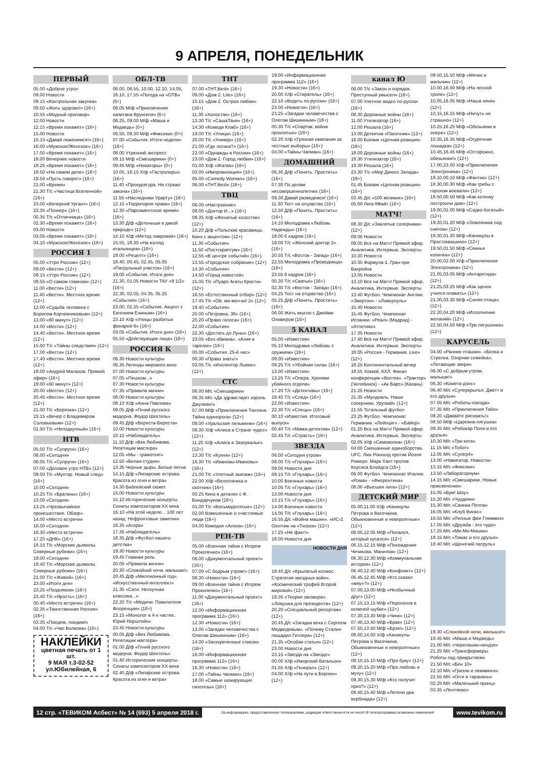9 АПРЕЛЯ, ПОНЕДЕЛЬНИК
ПЕРВЫЙ
05.00 «Доброе утро»
09.00 Новости
09.15 «Контрольная закупка»
09.50 «Жить здорово!» (16+)
10.55 «Модный приговор»
12.00 Новости
12.15 «Время покажет» (16+)
15.00 Новости
15.15 «Давай поженимся!» (16+)
16.00 «Мужское/Женское» (16+)
17.00 «Время покажет» (16+)
18.00 Вечерние новости
18.25 «Время покажет» (16+)
18.50 «На самом деле» (16+)
19.50 «Пусть говорят» (16+)
21.00 «Время»
21.30 Т/с «Частица Вселенной» (16+)
23.00 «Вечерний Ургант» (16+)
23.35 «Познер» (16+)
00.35 Т/с «Отличница» (16+)
02.30 «Время покажет» (16+)
03.00 Новости
03.05 «Время покажет» (16+)
04.10 «Мужское/Женское» (16+)
РОССИЯ 1
05.00 «Утро России» (12+)
09.00 «Вести» (12+)
09.15 «Утро России» (12+)
09.55 «О самом главном» (12+)
11.00 «Вести» (12+)
11.40 «Вести». Местное время (12+)
12.00 «Судьба человека с Борисом Корчевниковым» (12+)
13.00 «60 минут» (12+)
14.00 «Вести» (12+)
14.40 «Вести». Местное время (12+)
15.00 Т/с «Тайны следствия» (12+)
17.00 «Вести» (12+)
17.40 «Вести». Местное время (12+)
18.00 «Андрей Малахов. Прямой эфир» (16+)
19.00 «60 минут» (12+)
20.00 «Вести» (12+)
20.45 «Вести». Местное время (12+)
21.00 Т/с «Березка» (12+)
23.15 «Вечер с Владимиром Соловьевым» (12+)
01.50 Т/с «Неподкупный» (16+)
НТВ
05.00 Т/с «Супруги» (16+)
06.00 «Сегодня»
06.05 Т/с «Супруги» (16+)
07.00 «Деловое утро НТВ» (12+)
09.00 Т/с «Мухтар. Новый след» (16+)
10.00 «Сегодня»
10.25 Т/с «Братаны» (16+)
13.00 «Сегодня»
13.25 «Чрезвычайное происшествие. Обзор»
14.00 «Место встречи»
16.00 «Сегодня»
16.30 «Место встречи»
17.20 «ДНК» (16+)
18.15 Т/с «Морские дьяволы. Северные рубежи» (16+)
19.00 «Сегодня»
19.40 Т/с «Морские дьяволы. Северные рубежи» (16+)
21.00 Т/с «Живой» (16+)
23.00 «Итоги дня»
23.25 «Поздняков» (16+)
23.40 Т/с «Ярость» (16+)
00.40 «Место встречи» (16+)
02.35 «Таинственная Россия» (16+)
03.35 «Поедем, поедим!»
04.00 Т/с «Час Волкова» (16+)
НАКЛЕЙКИ
цветная печать от 1 шт.
9 МАЯ т.3-02-52
ул.Юбилейная, 6
ОБЛ-ТВ
06.00, 06.55, 10.00, 12.10, 14.05, 16.10, 17.55 «Погода на «ОТВ» (6+)
06.05 М/ф «Приключения капитана Врунгеля» (6+)
06.25, 09.00 М/ф «Маша и Медведь» (0+)
06.50, 09.30 М/ф «Фиксики» (0+)
07.00 «События. Итоги недели» (16+)
08.00 Утренний экспресс
09.15 М/ф «Смешарики» (0+)
09.45 М/ф «Новаторы» (0+)
10.05, 16.15 Х/ф «Гастролеры» (16+)
11.40 «Прокуратура. На страже закона» (16+)
11.55 «Наследники Урарту» (16+)
12.15 «Территория права» (16+)
12.30 «Парламентское время» (16+)
13.30 Д/ф «Детеныши в дикой природе» (12+)
14.10 Х/ф «Метод лавровой» (16+)
15.55, 18.30 «На взгляд итальянцев» (16+)
18.00 «Рецепт» (16+)
18.40, 00.45, 02.45, 05.05 «Патрульный участок» (16+)
19.00 «События. Итоги дня»
21.30, 01.05 Новости ТАУ «9 1/2» (16+)
22.30, 02.05, 04.35, 05.25 «События» (16+)
23.00, 02.35 «События. Акцент с Евгением Ениным» (16+)
23.10 Х/ф «Улицы разбитых фонарей-6» (16+)
03.05 «События. Итоги дня» (16+)
05.50 «Действующие лица» (16+)
РОССИЯ К
06.30 Новости культуры
06.35 Легенды мирового кино
07.00 Новости культуры
07.05 «Пешком...»
07.30 Новости культуры
07.35 «Правила жизни»
08.00 Новости культуры
08.10 Х/ф «Анна Павлова»
09.05 Д/ф «Гений русского модерна. Федор Шехтель»
09.45 Д/ф «Береста-Береста»
10.00 Новости культуры
10.15 «Наблюдатель»
11.10 Д/ф «Век Любимова. Репетиции мастера»
12.05 «Мы - грамотеи!»
12.50 «Белая студия»
13.35 Черные дыры. Белые пятна
14.15 Д/ф «Липарские острова. Красота из огня и ветра»
14.30 Библейский сюжет
15.00 Новости культуры
15.10 Исторические концерты. Сонаты композиторов XX века
16.10 «На этой неделе... 100 лет назад. Нефронтовые заметки»
16.35 «Агора»
17.35 «Наблюдатель»
18.35 Д/ф «Футбол нашего детства»
19.30 Новости культуры
19.45 Главная роль
20.05 «Правила жизни»
20.30 «Спокойной ночи, малыши!»
20.45 Д/ф «Миллионный год». «Искусственный интеллект»
21.35 «Сати. Нескучная классика...»
22.20 Т/с «Медичи. Повелители Флоренции» (18+)
23.15 «Монолог в 4-х частях. Юрий Норштейн»
23.45 Новости культуры
00.05 Д/ф «Век Любимова. Репетиции мастера»
01.00 Д/ф «Гений русского модерна. Федор Шехтель»
01.40 Исторические концерты. Сонаты композиторов XX века
02.40 Д/ф «Липарские острова. Красота из огня и ветра»
ТНТ
07.00 «ТНТ.Best» (16+)
09.00 «Дом 2. Lite» (16+)
10.15 «Дом 2. Остров любви» (16+)
11.30 «Холостяк» (16+)
13.30 Т/с «СашаТаня» (16+)
14.30 «Комеди Клаб» (16+)
19.00 Т/с «Улица» (16+)
20.00 Т/с «Универ» (16+)
21.00 «Где логика?» (16+)
22.00 «Однажды в России» (16+)
23.00 «Дом 2. Город любви» (16+)
01.00 Х/ф «Жатва» (16+)
03.00 «Импровизация» (16+)
05.00 «Comedy Woman» (16+)
06.00 «ТНТ.Best» (16+)
ТВЦ
06.00 «Настроение»
08.00 «Доктор И...» (16+)
08.35 Х/ф «Женатый холостяк» (12+)
10.20 Д/ф «Польские красавицы. Кино с акцентом» (12+)
11.30 «События»
11.50 «Постскриптум» (16+)
12.55 «В центре событий» (16+)
13.55 «Городское собрание» (12+)
14.30 «События»
14.50 «Город новостей»
15.05 Т/с «Пуаро Агаты Кристи» (12+)
16.55 «Естественный отбор» (12+)
17.45 Т/с «Ой, ма-моч-ки! 2» (12+)
19.40 «События»
20.00 «Петровка, 38» (16+)
20.20 «Право голоса» (16+)
22.00 «События»
22.30 «Достать до Луны» (16+)
23.05 «Без обмана». «Азия в тарелке» (16+)
00.00 «События. 25-й час»
00.30 «Право знать!»
02.05 Т/с «Инспектор Льюис» (12+)
СТС
06.00 М/с «Смешарики»
06.35 М/с «Да здравствует король Джулиан!»
07.00 М/ф «Приключения Тинтина. Тайна единорога» (12+)
09.00 «Уральские пельмени» (16+)
09.30 Х/ф «Алиса в Стране чудес» (12+)
11.25 Х/ф «Алиса в Зазеркалье» (12+)
13.30 Т/с «Кухня» (12+)
16.30 Т/с «Ивановы-Ивановы» (16+)
21.00 Т/с «Улетный экипаж» (16+)
22.00 Х/ф «Белоснежка и охотник» (16+)
00.25 Кино в деталях с Ф. Бондарчуком (18+)
01.00 Т/с «Восьмидесятые» (12+)
02.00 Взвешенные и счастливые люди (16+)
04.00 Комедия «Алоха» (16+)
РЕН-ТВ
05.00 «Военная тайна с Игорем Прокопенко» (16+)
06.00 «Документальный проект» (16+)
07.00 «С бодрым утром!» (16+)
08.30 «Новости» (16+)
09.00 «Военная тайна с Игорем Прокопенко» (16+)
11.00 «Документальный проект» (16+)
12.00 «Информационная программа 112» (16+)
12.30 «Новости» (16+)
13.00 «Загадки человечества с Олегом Шишкиным» (16+)
14.00 «Засекреченные списки» (16+)
16.00 «Информационная программа 112» (16+)
16.30 «Новости» (16+)
17.00 «Тайны Чапман» (16+)
18.00 «Самые шокирующие гипотезы» (16+)
19.00 «Информационная программа 112» (16+)
19.30 «Новости» (16+)
20.00 Х/ф «Стиратель» (16+)
22.10 «Водить по-русски» (16+)
23.00 «Новости» (16+)
23.25 «Загадки человечества с Олегом Шишкиным» (16+)
00.30 Т/с «Спартак: война проклятых» (18+)
02.20 Х/ф «Грязная кампания за честные выборы» (16+)
04.00 «Тайны Чапман» (16+)
ДОМАШНИЙ
06.30 Д/ф «Понять. Простить» (16+)
07.30 По делам несовершеннолетних (16+)
09.30 Давай разведемся! (16+)
11.30 Тест на отцовство (16+)
12.30 Д/ф «Понять. Простить» (16+)
14.10 Мелодрама «Любовь Надежды» (16+)
18.00 6 кадров (16+)
19.00 Т/с «Женский доктор 2» (16+)
20.55 Т/с «Восток - Запад» (16+)
22.55 Мелодрама «Проводница» (16+)
23.55 6 кадров (16+)
00.30 Т/с «Сватьи» (16+)
02.30 Т/с «Восток - Запад» (16+)
04.25 Тест на отцовство (16+)
05.25 Д/ф «Понять. Простить» (16+)
06.00 Жить вкусно с Джейми Оливером (16+)
5 КАНАЛ
05.00 «Известия»
05.10 Мелодрама «Любовь с оружием» (16+)
09.00 «Известия»
09.25 Т/с «Убойная сила» (16+)
13.00 «Известия»
13.25 Т/с «Опера. Хроники убойного отдела»
17.20 Т/с «Детективы» (16+)
18.40 Т/с «След» (16+)
22.00 «Известия»
22.30 Т/с «Спецы» (16+)
00.10 «Известия. Итоговый выпуск»
00.40 Т/с «Мама-детектив» (12+)
02.45 Т/с «Страсть» (16+)
ЗВЕЗДА
06.00 «Сегодня утром»
08.00 Т/с «Глухарь» (16+)
09.00 Новости дня
09.15 Т/с «Глухарь» (16+)
10.00 Военные новости
10.05 Т/с «Глухарь» (16+)
13.00 Новости дня
13.15 Т/с «Глухарь» (16+)
14.00 Военные новости
14.05 Т/с «Глухарь» (16+)
16.55 Д/с «Война машин». «ИС-2. Охотник на «Тигров» (12+)
17.25 «Не факт!»
18.00 Новости дня
НОВОСТИ ДНЯ
18.40 Д/с «Крылатый космос. Стратегия звездных войн». «Космический трофей Второй мировой» (12+)
19.35 «Теория заговора». «Ловушка для президента» (12+)
20.20 «Специальный репортаж» (12+)
20.45 Д/с «Загадки века с Сергеем Медведевым». «Почему Сталин пощадил Гитлера» (12+)
21.35 «Особая статья» (12+)
23.00 Новости дня
23.15 «Звезда на «Звезде»
00.00 Х/ф «Ижорский батальон»
01.55 Х/ф «Генерал» (12+)
04.00 Х/ф «На пути в Берлин» (12+)
канал Ю
06.00 Т/с «Закон и порядок. Преступный умысел» (16+)
07.00 Улетное видео по-русски (16+)
08.30 Дорожные войны (16+)
11.00 Утилизатор (16+)
12.00 Решала (16+)
13.00 Детектив «Пасечник» (12+)
16.00 Боевик «Цепная реакция» (16+)
18.00 Дорожные войны (16+)
18.30 Утилизатор (16+)
19.30 Решала (16+)
23.30 Т/с «Мир Дикого Запада» (18+)
01.45 Боевик «Цепная реакция» (16+)
03.45 Д/с «100 великих» (16+)
05.00 Лига 8Файт (16+)
МАТЧ!
08.30 Д/с «Заклятые соперники» (12+)
09.00 Новости
09.05 Все на Матч! Прямой эфир. Аналитика. Интервью. Эксперты
10.30 Новости
10.35 Формула-1. Гран-при Бахрейна
13.05 Новости
13.10 Все на Матч! Прямой эфир. Аналитика. Интервью. Эксперты
13.40 Футбол. Чемпионат Англии. «Эвертон» - «Ливерпуль»
15.40 Новости
15.45 Футбол. Чемпионат Испании. «Реал» (Мадрид) - «Атлетико»
17.35 Новости
17.40 Все на Матч! Прямой эфир. Аналитика. Интервью. Эксперты
18.05 «Россия - Германия. Live» (12+)
18.25 Континентальный вечер
18.55 Хоккей. КХЛ. Финал конференции «Восток». «Трактор» (Челябинск) - «Ак Барс» (Казань)
21.25 Новости
21.35 «Мундиаль. Наши соперники. Уругвай» (12+)
21.55 Тотальный футбол
23.25 Футбол. Чемпионат Германии. «Лейпциг» - «Байер»
01.25 Все на Матч! Прямой эфир. Аналитика. Интервью. Эксперты
02.05 Х/ф «Самоволка» (16+)
04.00 Смешанные единоборства. UFC. Люк Рокхолд против Йоэля Ромеро. Марк Хант против Кертиса Блейдса (16+)
06.00 Футбол. Чемпионат Италии. «Рома» - «Фиорентина»
08.00 «Высшая лига» (12+)
ДЕТСКИЙ МИР
05.00,11.00 Х/ф «Каникулы Петрова и Васечкина. Обыкновенные и невероятные» (12+)
06.05,12.05 М/ф «Попался, который кусался» (12+)
06.15,12.15 М/ф «Похождения Чичикова. Манилов» (12+)
06.30,12.30 М/ф «Коммунальная история» (12+)
06.40,12.40 М/ф «Конфликт» (12+)
06.45,12.45 М/ф «Кто сказал «мяу»?» (12+)
07.00,13.00 М/ф «Необычный друг» (12+)
07.15,13.15 М/ф «Поросенок в колючей шубке» (12+)
07.30,13.30 М/ф «Чинк» (12+)
07.40,13.40 М/ф «Брак» (12+)
07.50,13.50 М/ф «Брэк!» (12+)
08.00,14.00 Х/ф «Каникулы Петрова и Васечкина. Обыкновенные и невероятные» (12+)
09.10,15.10 М/ф «Про буку» (12+)
09.20,15.20 М/ф «Про любовь и муху» (12+)
09.30,15.30 М/ф «Кто получит приз?» (12+)
09.40,15.40 М/ф «Летели два верблюда» (12+)
09.50,15.50 М/ф «Мячик и мальчик» (12+)
10.00,16.00 М/ф «На лесной тропе» (12+)
10.05,16.05 М/ф «Наша няня» (12+)
10.15,16.15 М/ф «Ничуть не страшно» (12+)
10.25,16.25 М/ф «Обезьянки в опере» (12+)
10.35,16.35 М/ф «Огуречная лошадка» (12+)
10.45,16.45 М/ф «Осторожно, обезьянки!» (12+)
17.00,23.00 Х/ф «Приключения Электроника» (12+)
18.10,00.10 М/ф «Фантик» (12+)
18.30,00.30 М/ф «Как грибы с горохом воевали» (12+)
18.50,00.50 М/ф «Как котенку построили дом» (12+)
19.00,01.00 М/ф «Садко-богатый» (12+)
19.20,01.20 М/ф «Земляника под снегом» (12+)
19.30,01.30 М/ф «Каникулы в Простоквашино» (12+)
19.50,01.50 М/ф «Свинья копилка» (12+)
20.00,02.00 Х/ф «Приключения Электроника» (12+)
21.05,03.05 М/ф «Антарктида» (12+)
21.25,03.25 М/ф «Как щенок учился плавать» (12+)
21.30,03.30 М/ф «Синяя птица» (12+)
22.20,04.20 М/ф «Исполнение желаний» (12+)
22.50,04.50 М/ф «Три лягушонка» (12+)
КАРУСЕЛЬ
04.00 «Ранние пташки». «Белка и Стрелка. Озорная семейка», «Летающие звери»
06.00 «С добрым утром, малыши!»
06.30 «Комета-дэнс»
06.40 М/с «Суперкрылья. Джетт и его друзья»
07.05 М/с «Роботы-поезда»
07.35 М/с «Приключения Тайо»
08.20 «Давайте рисовать!»
08.50 М/ф «Царевна-лягушка»
09.35 М/с «Робокар Поли и его друзья»
10.30 М/с «Три кота»
11.15 М/с «Тобот»
12.05 М/с «Супер4»
13.00 «Навигатор. Новости»
13.15 М/с «Фиксики»
13.50 «Лабораториум»
14.15 М/с «Смешарики. Новые приключения»
15.05 «Бум! Шоу»
15.20 М/с «Чуддики»
15.30 М/с «Свинка Пеппа»
16.05 М/с «Клуб Винкс»
16.55 М/с «Лесные феи Глиммиз»
17.05 М/с «Дружба - это чудо»
17.25 М/с «Ми-Ми-Мишки»
18.15 М/с «Томас и его друзья»
18.40 М/с «Щенячий патруль»
19.30 «Спокойной ночи, малыши!»
19.45 М/с «Маша и Медведь»
21.00 М/с «Черепашки-ниндзя»
21.25 М/с «Трансформеры. Роботы под прикрытием»
21.50 М/с «Бен 10»
22.10 М/с «Гризли и лемминги»
22.55 М/с «Огги и тараканы»
02.25 М/с «Маленький принц»
03.35 «Лентяево»
12 стр. «ТЕВИКОМ Асбест» № 14 (693) 5 апреля 2018 г. За информацию, предоставленную телеканалами, редакция ответственности не несет! В телепрограммах возможны изменения! www.tevikom.ru